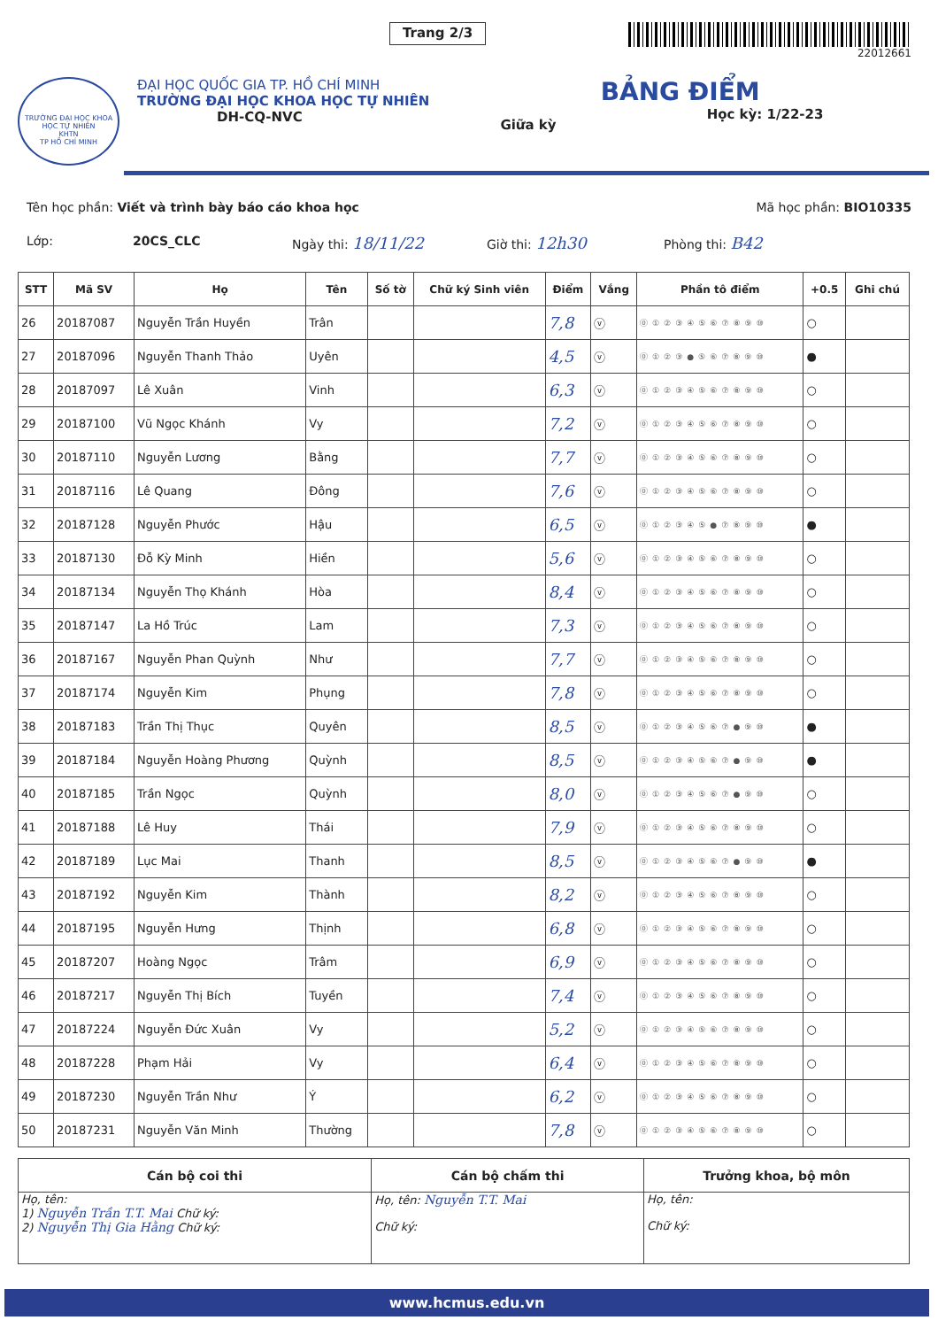Trang 2/3
22012661
TRƯỜNG ĐẠI HỌC KHOA HỌC TỰ NHIÊN
KHTN
TP HỒ CHÍ MINH
ĐẠI HỌC QUỐC GIA TP. HỒ CHÍ MINH
TRƯỜNG ĐẠI HỌC KHOA HỌC TỰ NHIÊN
DH-CQ-NVC
Giữa kỳ
BẢNG ĐIỂM
Học kỳ: 1/22-23
Tên học phần: Viết và trình bày báo cáo khoa học Mã học phần: BIO10335
Lớp: 20CS_CLC Ngày thi: 18/11/22 Giờ thi: 12h30 Phòng thi: B42
| STT | Mã SV | Họ | Tên | Số tờ | Chữ ký Sinh viên | Điểm | Vắng | Phần tô điểm | +0.5 | Ghi chú |
| --- | --- | --- | --- | --- | --- | --- | --- | --- | --- | --- |
| 26 | 20187087 | Nguyễn Trần Huyền | Trân | | | 7,8 | ⓥ | ⓪①②③④⑤⑥⑦⑧⑨⑩ | ○ | |
| 27 | 20187096 | Nguyễn Thanh Thảo | Uyên | | | 4,5 | ⓥ | ⓪①②③●⑤⑥⑦⑧⑨⑩ | ● | |
| 28 | 20187097 | Lê Xuân | Vinh | | | 6,3 | ⓥ | ⓪①②③④⑤⑥⑦⑧⑨⑩ | ○ | |
| 29 | 20187100 | Vũ Ngọc Khánh | Vy | | | 7,2 | ⓥ | ⓪①②③④⑤⑥⑦⑧⑨⑩ | ○ | |
| 30 | 20187110 | Nguyễn Lương | Bằng | | | 7,7 | ⓥ | ⓪①②③④⑤⑥⑦⑧⑨⑩ | ○ | |
| 31 | 20187116 | Lê Quang | Đông | | | 7,6 | ⓥ | ⓪①②③④⑤⑥⑦⑧⑨⑩ | ○ | |
| 32 | 20187128 | Nguyễn Phước | Hậu | | | 6,5 | ⓥ | ⓪①②③④⑤●⑦⑧⑨⑩ | ● | |
| 33 | 20187130 | Đỗ Kỳ Minh | Hiền | | | 5,6 | ⓥ | ⓪①②③④⑤⑥⑦⑧⑨⑩ | ○ | |
| 34 | 20187134 | Nguyễn Thọ Khánh | Hòa | | | 8,4 | ⓥ | ⓪①②③④⑤⑥⑦⑧⑨⑩ | ○ | |
| 35 | 20187147 | La Hồ Trúc | Lam | | | 7,3 | ⓥ | ⓪①②③④⑤⑥⑦⑧⑨⑩ | ○ | |
| 36 | 20187167 | Nguyễn Phan Quỳnh | Như | | | 7,7 | ⓥ | ⓪①②③④⑤⑥⑦⑧⑨⑩ | ○ | |
| 37 | 20187174 | Nguyễn Kim | Phụng | | | 7,8 | ⓥ | ⓪①②③④⑤⑥⑦⑧⑨⑩ | ○ | |
| 38 | 20187183 | Trần Thị Thục | Quyên | | | 8,5 | ⓥ | ⓪①②③④⑤⑥⑦●⑨⑩ | ● | |
| 39 | 20187184 | Nguyễn Hoàng Phương | Quỳnh | | | 8,5 | ⓥ | ⓪①②③④⑤⑥⑦●⑨⑩ | ● | |
| 40 | 20187185 | Trần Ngọc | Quỳnh | | | 8,0 | ⓥ | ⓪①②③④⑤⑥⑦●⑨⑩ | ○ | |
| 41 | 20187188 | Lê Huy | Thái | | | 7,9 | ⓥ | ⓪①②③④⑤⑥⑦⑧⑨⑩ | ○ | |
| 42 | 20187189 | Lục Mai | Thanh | | | 8,5 | ⓥ | ⓪①②③④⑤⑥⑦●⑨⑩ | ● | |
| 43 | 20187192 | Nguyễn Kim | Thành | | | 8,2 | ⓥ | ⓪①②③④⑤⑥⑦⑧⑨⑩ | ○ | |
| 44 | 20187195 | Nguyễn Hưng | Thịnh | | | 6,8 | ⓥ | ⓪①②③④⑤⑥⑦⑧⑨⑩ | ○ | |
| 45 | 20187207 | Hoàng Ngọc | Trâm | | | 6,9 | ⓥ | ⓪①②③④⑤⑥⑦⑧⑨⑩ | ○ | |
| 46 | 20187217 | Nguyễn Thị Bích | Tuyền | | | 7,4 | ⓥ | ⓪①②③④⑤⑥⑦⑧⑨⑩ | ○ | |
| 47 | 20187224 | Nguyễn Đức Xuân | Vy | | | 5,2 | ⓥ | ⓪①②③④⑤⑥⑦⑧⑨⑩ | ○ | |
| 48 | 20187228 | Phạm Hải | Vy | | | 6,4 | ⓥ | ⓪①②③④⑤⑥⑦⑧⑨⑩ | ○ | |
| 49 | 20187230 | Nguyễn Trần Như | Ý | | | 6,2 | ⓥ | ⓪①②③④⑤⑥⑦⑧⑨⑩ | ○ | |
| 50 | 20187231 | Nguyễn Văn Minh | Thường | | | 7,8 | ⓥ | ⓪①②③④⑤⑥⑦⑧⑨⑩ | ○ | |
| Cán bộ coi thi | Cán bộ chấm thi | Trưởng khoa, bộ môn |
| --- | --- | --- |
| Họ, tên: 1) Nguyễn Trần T.T. Mai Chữ ký: 2) Nguyễn Thị Gia Hằng Chữ ký: | Họ, tên: Nguyễn T.T. Mai Chữ ký: | Họ, tên: Chữ ký: |
www.hcmus.edu.vn